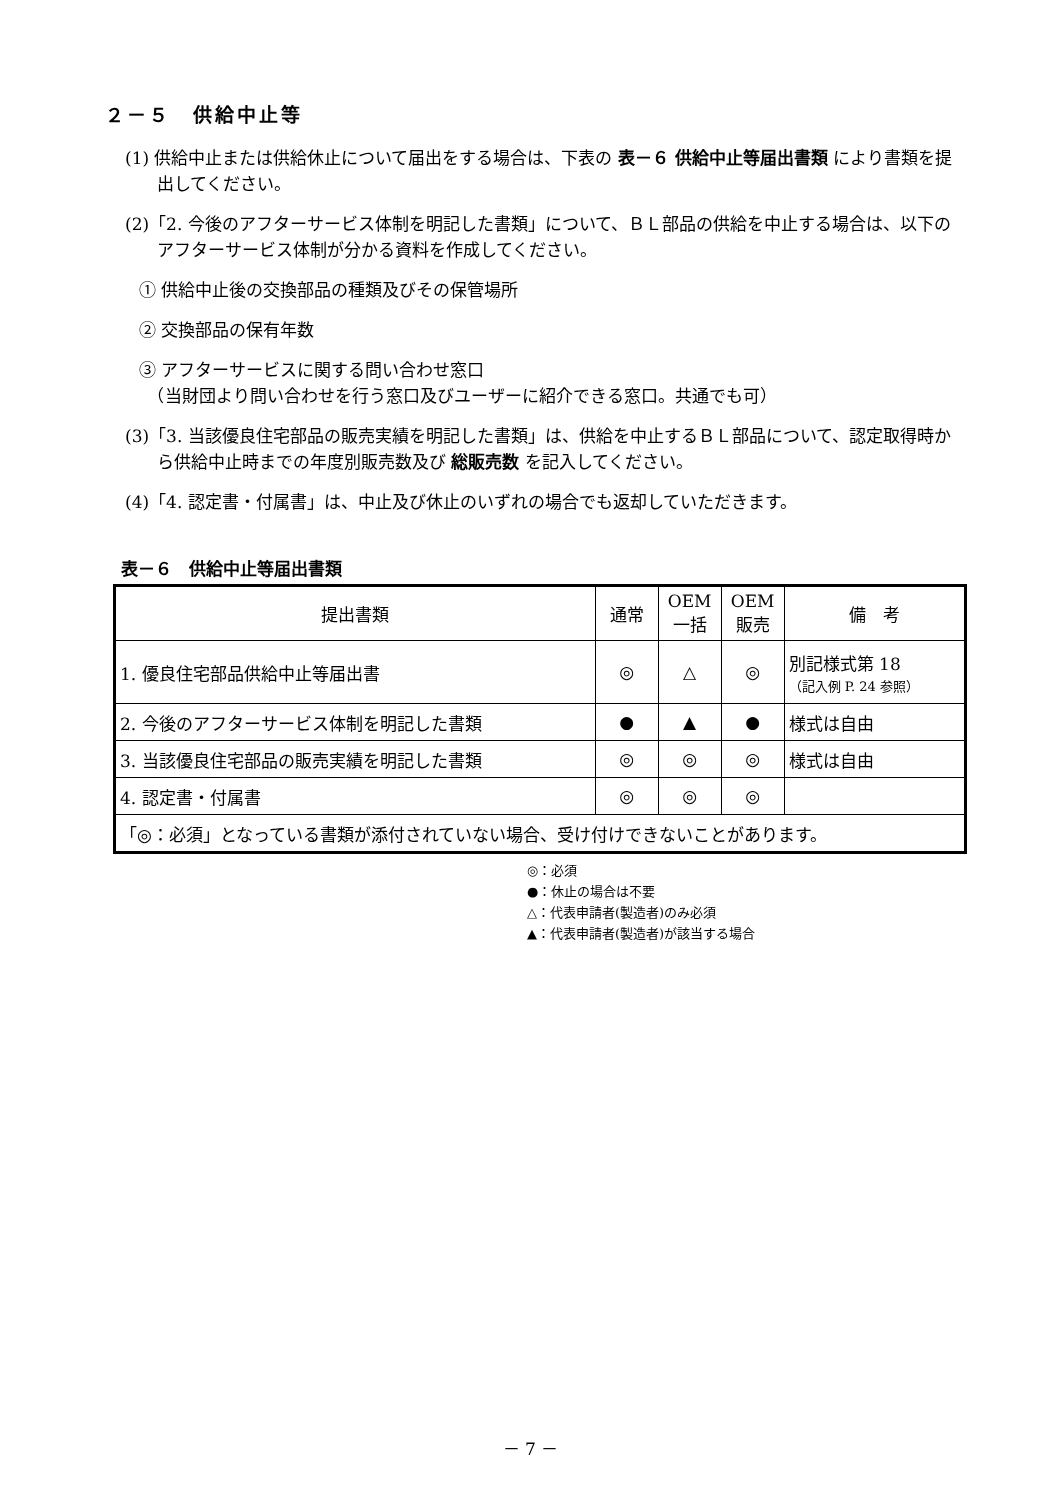２－５　供給中止等
(1) 供給中止または供給休止について届出をする場合は、下表の 表－６ 供給中止等届出書類 により書類を提出してください。
(2)「2. 今後のアフターサービス体制を明記した書類」について、ＢＬ部品の供給を中止する場合は、以下のアフターサービス体制が分かる資料を作成してください。
① 供給中止後の交換部品の種類及びその保管場所
② 交換部品の保有年数
③ アフターサービスに関する問い合わせ窓口
　（当財団より問い合わせを行う窓口及びユーザーに紹介できる窓口。共通でも可）
(3)「3. 当該優良住宅部品の販売実績を明記した書類」は、供給を中止するＢＬ部品について、認定取得時から供給中止時までの年度別販売数及び 総販売数 を記入してください。
(4)「4. 認定書・付属書」は、中止及び休止のいずれの場合でも返却していただきます。
表－６　供給中止等届出書類
| 提出書類 | 通常 | OEM 一括 | OEM 販売 | 備 考 |
| --- | --- | --- | --- | --- |
| 1. 優良住宅部品供給中止等届出書 | ◎ | △ | ◎ | 別記様式第 18 （記入例 P. 24 参照） |
| 2. 今後のアフターサービス体制を明記した書類 | ● | ▲ | ● | 様式は自由 |
| 3. 当該優良住宅部品の販売実績を明記した書類 | ◎ | ◎ | ◎ | 様式は自由 |
| 4. 認定書・付属書 | ◎ | ◎ | ◎ | |
| 「◎：必須」となっている書類が添付されていない場合、受け付けできないことがあります。 | | | | |
◎：必須
●：休止の場合は不要
△：代表申請者(製造者)のみ必須
▲：代表申請者(製造者)が該当する場合
－ 7 －